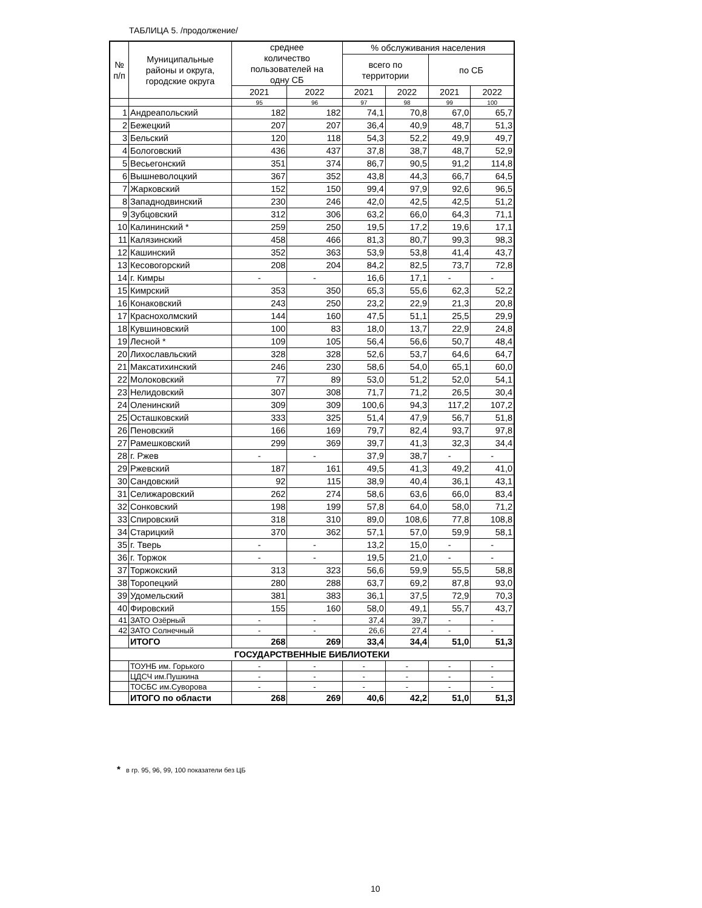ТАБЛИЦА 5. /продолжение/
| № п/п | Муниципальные районы и округа, городские округа | среднее количество пользователей на одну СБ | | % обслуживания населения | | | |
| --- | --- | --- | --- | --- | --- | --- | --- |
| | | | | всего по территории | | по СБ | |
| | | 2021 | 2022 | 2021 | 2022 | 2021 | 2022 |
| | | 95 | 96 | 97 | 98 | 99 | 100 |
| 1 | Андреапольский | 182 | 182 | 74,1 | 70,8 | 67,0 | 65,7 |
| 2 | Бежецкий | 207 | 207 | 36,4 | 40,9 | 48,7 | 51,3 |
| 3 | Бельский | 120 | 118 | 54,3 | 52,2 | 49,9 | 49,7 |
| 4 | Бологовский | 436 | 437 | 37,8 | 38,7 | 48,7 | 52,9 |
| 5 | Весьегонский | 351 | 374 | 86,7 | 90,5 | 91,2 | 114,8 |
| 6 | Вышневолоцкий | 367 | 352 | 43,8 | 44,3 | 66,7 | 64,5 |
| 7 | Жарковский | 152 | 150 | 99,4 | 97,9 | 92,6 | 96,5 |
| 8 | Западнодвинский | 230 | 246 | 42,0 | 42,5 | 42,5 | 51,2 |
| 9 | Зубцовский | 312 | 306 | 63,2 | 66,0 | 64,3 | 71,1 |
| 10 | Калининский * | 259 | 250 | 19,5 | 17,2 | 19,6 | 17,1 |
| 11 | Калязинский | 458 | 466 | 81,3 | 80,7 | 99,3 | 98,3 |
| 12 | Кашинский | 352 | 363 | 53,9 | 53,8 | 41,4 | 43,7 |
| 13 | Кесовогорский | 208 | 204 | 84,2 | 82,5 | 73,7 | 72,8 |
| 14 | г. Кимры | - | - | 16,6 | 17,1 | - | - |
| 15 | Кимрский | 353 | 350 | 65,3 | 55,6 | 62,3 | 52,2 |
| 16 | Конаковский | 243 | 250 | 23,2 | 22,9 | 21,3 | 20,8 |
| 17 | Краснохолмский | 144 | 160 | 47,5 | 51,1 | 25,5 | 29,9 |
| 18 | Кувшиновский | 100 | 83 | 18,0 | 13,7 | 22,9 | 24,8 |
| 19 | Лесной * | 109 | 105 | 56,4 | 56,6 | 50,7 | 48,4 |
| 20 | Лихославльский | 328 | 328 | 52,6 | 53,7 | 64,6 | 64,7 |
| 21 | Максатихинский | 246 | 230 | 58,6 | 54,0 | 65,1 | 60,0 |
| 22 | Молоковский | 77 | 89 | 53,0 | 51,2 | 52,0 | 54,1 |
| 23 | Нелидовский | 307 | 308 | 71,7 | 71,2 | 26,5 | 30,4 |
| 24 | Оленинский | 309 | 309 | 100,6 | 94,3 | 117,2 | 107,2 |
| 25 | Осташковский | 333 | 325 | 51,4 | 47,9 | 56,7 | 51,8 |
| 26 | Пеновский | 166 | 169 | 79,7 | 82,4 | 93,7 | 97,8 |
| 27 | Рамешковский | 299 | 369 | 39,7 | 41,3 | 32,3 | 34,4 |
| 28 | г. Ржев | - | - | 37,9 | 38,7 | - | - |
| 29 | Ржевский | 187 | 161 | 49,5 | 41,3 | 49,2 | 41,0 |
| 30 | Сандовский | 92 | 115 | 38,9 | 40,4 | 36,1 | 43,1 |
| 31 | Селижаровский | 262 | 274 | 58,6 | 63,6 | 66,0 | 83,4 |
| 32 | Сонковский | 198 | 199 | 57,8 | 64,0 | 58,0 | 71,2 |
| 33 | Спировский | 318 | 310 | 89,0 | 108,6 | 77,8 | 108,8 |
| 34 | Старицкий | 370 | 362 | 57,1 | 57,0 | 59,9 | 58,1 |
| 35 | г. Тверь | - | - | 13,2 | 15,0 | - | - |
| 36 | г. Торжок | - | - | 19,5 | 21,0 | - | - |
| 37 | Торжокский | 313 | 323 | 56,6 | 59,9 | 55,5 | 58,8 |
| 38 | Торопецкий | 280 | 288 | 63,7 | 69,2 | 87,8 | 93,0 |
| 39 | Удомельский | 381 | 383 | 36,1 | 37,5 | 72,9 | 70,3 |
| 40 | Фировский | 155 | 160 | 58,0 | 49,1 | 55,7 | 43,7 |
| 41 | ЗАТО Озёрный | - | - | 37,4 | 39,7 | - | - |
| 42 | ЗАТО Солнечный | - | - | 26,6 | 27,4 | - | - |
| | ИТОГО | 268 | 269 | 33,4 | 34,4 | 51,0 | 51,3 |
| ГОСУДАРСТВЕННЫЕ БИБЛИОТЕКИ | | | | | | | |
| | ТОУНБ им. Горького | - | - | - | - | - | - |
| | ЦДСЧ им.Пушкина | - | - | - | - | - | - |
| | ТОСБС им.Суворова | - | - | - | - | - | - |
| | ИТОГО по области | 268 | 269 | 40,6 | 42,2 | 51,0 | 51,3 |
* в гр. 95, 96, 99, 100 показатели без ЦБ
10